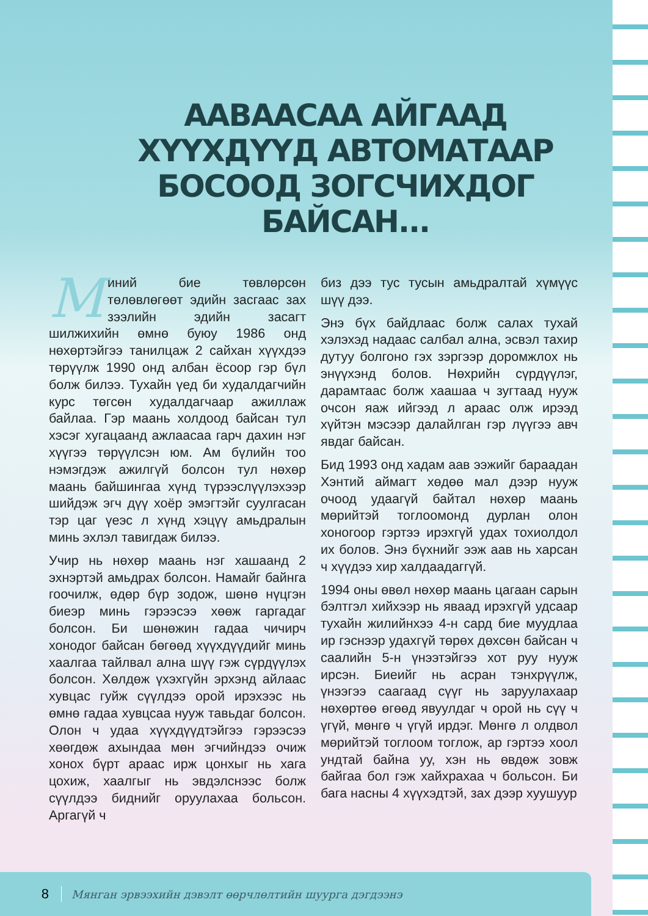ААВААСАА АЙГААД ХҮҮХДҮҮД АВТОМАТААР БОСООД ЗОГСЧИХДОГ БАЙСАН...
Mиний бие төвлөрсөн төлөвлөгөөт эдийн засгаас зах зээлийн эдийн засагт шилжихийн өмнө буюу 1986 онд нөхөртэйгээ танилцаж 2 сайхан хүүхдээ төрүүлж 1990 онд албан ёсоор гэр бүл болж билээ. Тухайн үед би худалдагчийн курс төгсөн худалдагчаар ажиллаж байлаа. Гэр маань холдоод байсан тул хэсэг хугацаанд ажлаасаа гарч дахин нэг хүүгээ төрүүлсэн юм. Ам бүлийн тоо нэмэгдэж ажилгүй болсон тул нөхөр маань байшингаа хүнд түрээслүүлэхээр шийдэж эгч дүү хоёр эмэгтэйг суулгасан тэр цаг үеэс л хүнд хэцүү амьдралын минь эхлэл тавигдаж билээ.
Учир нь нөхөр маань нэг хашаанд 2 эхнэртэй амьдрах болсон. Намайг байнга гоочилж, өдөр бүр зодож, шөнө нүцгэн биеэр минь гэрээсээ хөөж гаргадаг болсон. Би шөнөжин гадаа чичирч хонодог байсан бөгөөд хүүхдүүдийг минь хаалгаа тайлвал ална шүү гэж сүрдүүлэх болсон. Хөлдөж үхэхгүйн эрхэнд айлаас хувцас гуйж сүүлдээ орой ирэхээс нь өмнө гадаа хувцсаа нууж тавьдаг болсон. Олон ч удаа хүүхдүүдтэйгээ гэрээсээ хөөгдөж ахындаа мөн эгчийндээ очиж хонох бүрт араас ирж цонхыг нь хага цохиж, хаалгыг нь эвдэлснээс болж сүүлдээ биднийг оруулахаа больсон. Аргагүй ч
биз дээ тус тусын амьдралтай хүмүүс шүү дээ.
Энэ бүх байдлаас болж салах тухай хэлэхэд надаас салбал ална, эсвэл тахир дутуу болгоно гэх зэргээр доромжлох нь энүүхэнд болов. Нөхрийн сүрдүүлэг, дарамтаас болж хаашаа ч зугтаад нууж очсон яаж ийгээд л араас олж ирээд хүйтэн мэсээр далайлган гэр лүүгээ авч явдаг байсан.
Бид 1993 онд хадам аав ээжийг бараадан Хэнтий аймагт хөдөө мал дээр нууж очоод удаагүй байтал нөхөр маань мөрийтэй тоглоомонд дурлан олон хоногоор гэртээ ирэхгүй удах тохиолдол их болов. Энэ бүхнийг ээж аав нь харсан ч хүүдээ хир халдаадаггүй.
1994 оны өвөл нөхөр маань цагаан сарын бэлтгэл хийхээр нь яваад ирэхгүй удсаар тухайн жилийнхээ 4-н сард бие муудлаа ир гэснээр удахгүй төрөх дөхсөн байсан ч саалийн 5-н үнээтэйгээ хот руу нууж ирсэн. Биеийг нь асран тэнхрүүлж, үнээгээ саагаад сүүг нь заруулахаар нөхөртөө өгөөд явуулдаг ч орой нь сүү ч үгүй, мөнгө ч үгүй ирдэг. Мөнгө л олдвол мөрийтэй тоглоом тоглож, ар гэртээ хоол ундтай байна уу, хэн нь өвдөж зовж байгаа бол гэж хайхрахаа ч больсон. Би бага насны 4 хүүхэдтэй, зах дээр хуушуур
8
Мянган эрвээхийн дэвэлт өөрчлөлтийн шуурга дэгдээнэ